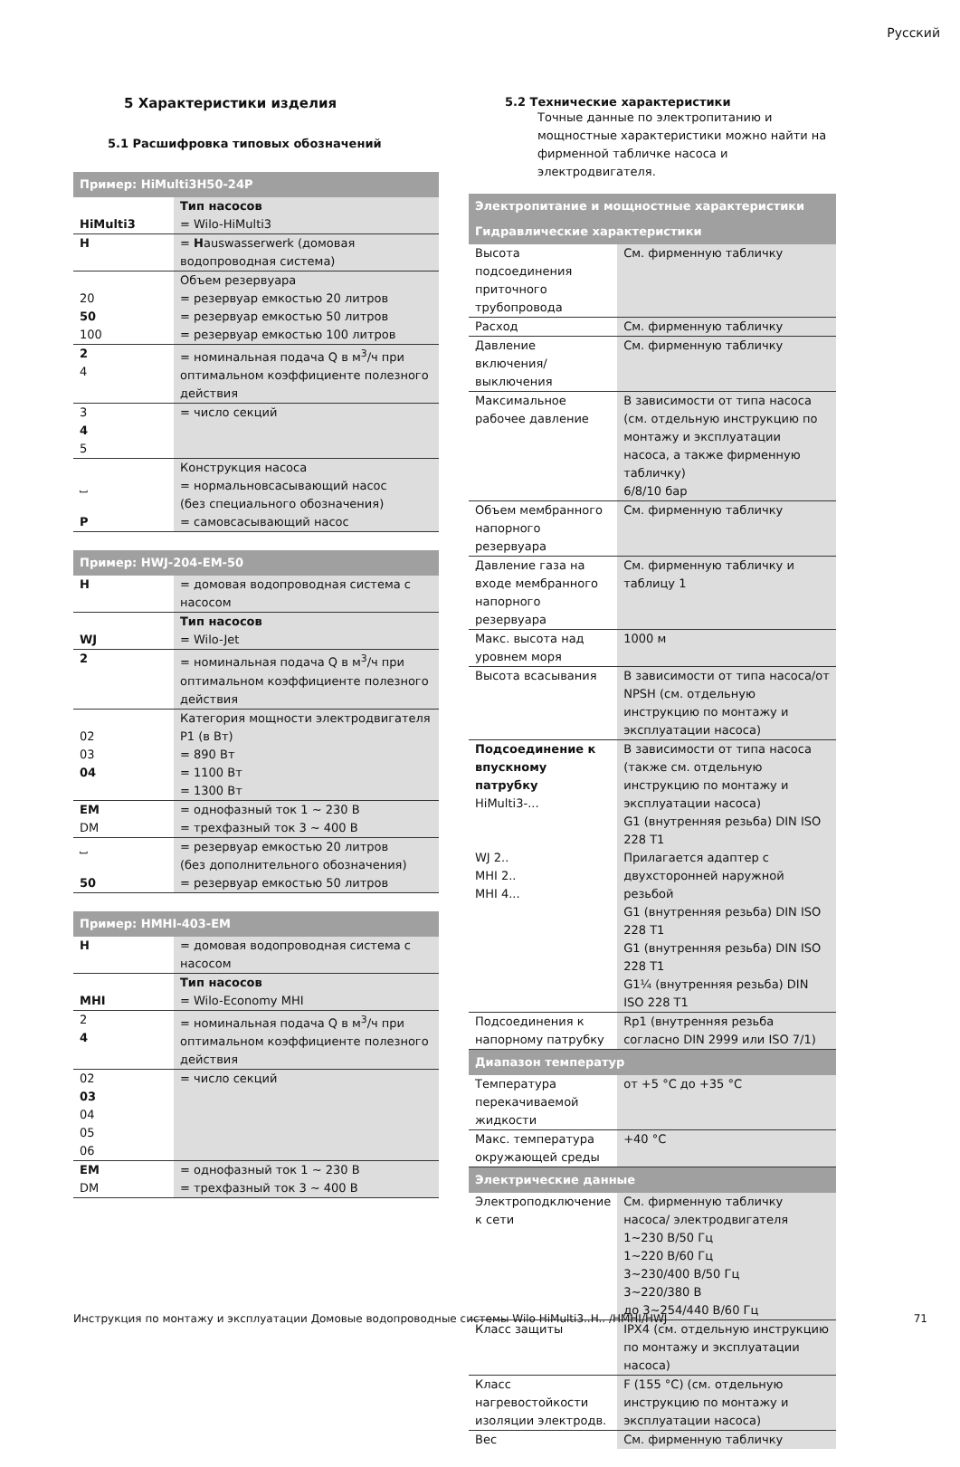Русский
5 Характеристики изделия
5.1 Расшифровка типовых обозначений
| Пример: HiMulti3H50-24P | |
| --- | --- |
| HiMulti3 | Тип насосов = Wilo-HiMulti3 |
| H | = H auswasserwerk (домовая водопроводная система) |
| 20 50 100 | Объем резервуара = резервуар емкостью 20 литров = резервуар емкостью 50 литров = резервуар емкостью 100 литров |
| 2 4 | = номинальная подача Q в м<sup>3</sup>/ч при оптимальном коэффициенте полезного действия |
| 3 4 5 | = число секций |
| ⎵ P | Конструкция насоса = нормальновсасывающий насос (без специального обозначения) = самовсасывающий насос |
| Пример: HWJ-204-EM-50 | |
| --- | --- |
| H | = домовая водопроводная система с насосом |
| WJ | Тип насосов = Wilo-Jet |
| 2 | = номинальная подача Q в м<sup>3</sup>/ч при оптимальном коэффициенте полезного действия |
| 02 03 04 | Категория мощности электродвигателя P1 (в Вт) = 890 Вт = 1100 Вт = 1300 Вт |
| EM DM | = однофазный ток 1 ~ 230 В = трехфазный ток 3 ~ 400 В |
| ⎵ 50 | = резервуар емкостью 20 литров (без дополнительного обозначения) = резервуар емкостью 50 литров |
| Пример: HMHI-403-EM | |
| --- | --- |
| H | = домовая водопроводная система с насосом |
| MHI | Тип насосов = Wilo-Economy MHI |
| 2 4 | = номинальная подача Q в м<sup>3</sup>/ч при оптимальном коэффициенте полезного действия |
| 02 03 04 05 06 | = число секций |
| EM DM | = однофазный ток 1 ~ 230 В = трехфазный ток 3 ~ 400 В |
5.2 Технические характеристики
Точные данные по электропитанию и мощностные характеристики можно найти на фирменной табличке насоса и электродвигателя.
| Электропитание и мощностные характеристики | |
| --- | --- |
| Гидравлические характеристики | |
| Высота подсоединения приточного трубопровода | См. фирменную табличку |
| Расход | См. фирменную табличку |
| Давление включения/выключения | См. фирменную табличку |
| Максимальное рабочее давление | В зависимости от типа насоса (см. отдельную инструкцию по монтажу и эксплуатации насоса, а также фирменную табличку) 6/8/10 бар |
| Объем мембранного напорного резервуара | См. фирменную табличку |
| Давление газа на входе мембранного напорного резервуара | См. фирменную табличку и таблицу 1 |
| Макс. высота над уровнем моря | 1000 м |
| Высота всасывания | В зависимости от типа насоса/от NPSH (см. отдельную инструкцию по монтажу и эксплуатации насоса) |
| Подсоединение к впускному патрубку HiMulti3-... WJ 2.. MHI 2.. MHI 4... | В зависимости от типа насоса (также см. отдельную инструкцию по монтажу и эксплуатации насоса) G1 (внутренняя резьба) DIN ISO 228 T1 Прилагается адаптер с двухсторонней наружной резьбой G1 (внутренняя резьба) DIN ISO 228 T1 G1 (внутренняя резьба) DIN ISO 228 T1 G1¼ (внутренняя резьба) DIN ISO 228 T1 |
| Подсоединения к напорному патрубку | Rp1 (внутренняя резьба согласно DIN 2999 или ISO 7/1) |
| Диапазон температур | |
| Температура перекачиваемой жидкости | от +5 °C до +35 °C |
| Макс. температура окружающей среды | +40 °C |
| Электрические данные | |
| Электроподключение к сети | См. фирменную табличку насоса/ электродвигателя 1~230 В/50 Гц 1~220 В/60 Гц 3~230/400 В/50 Гц 3~220/380 В до 3~254/440 В/60 Гц |
| Класс защиты | IPX4 (см. отдельную инструкцию по монтажу и эксплуатации насоса) |
| Класс нагревостойкости изоляции электродв. | F (155 °C) (см. отдельную инструкцию по монтажу и эксплуатации насоса) |
| Вес | См. фирменную табличку |
Инструкция по монтажу и эксплуатации Домовые водопроводные системы Wilo HiMulti3..H.. /HMHI/HWJ 71